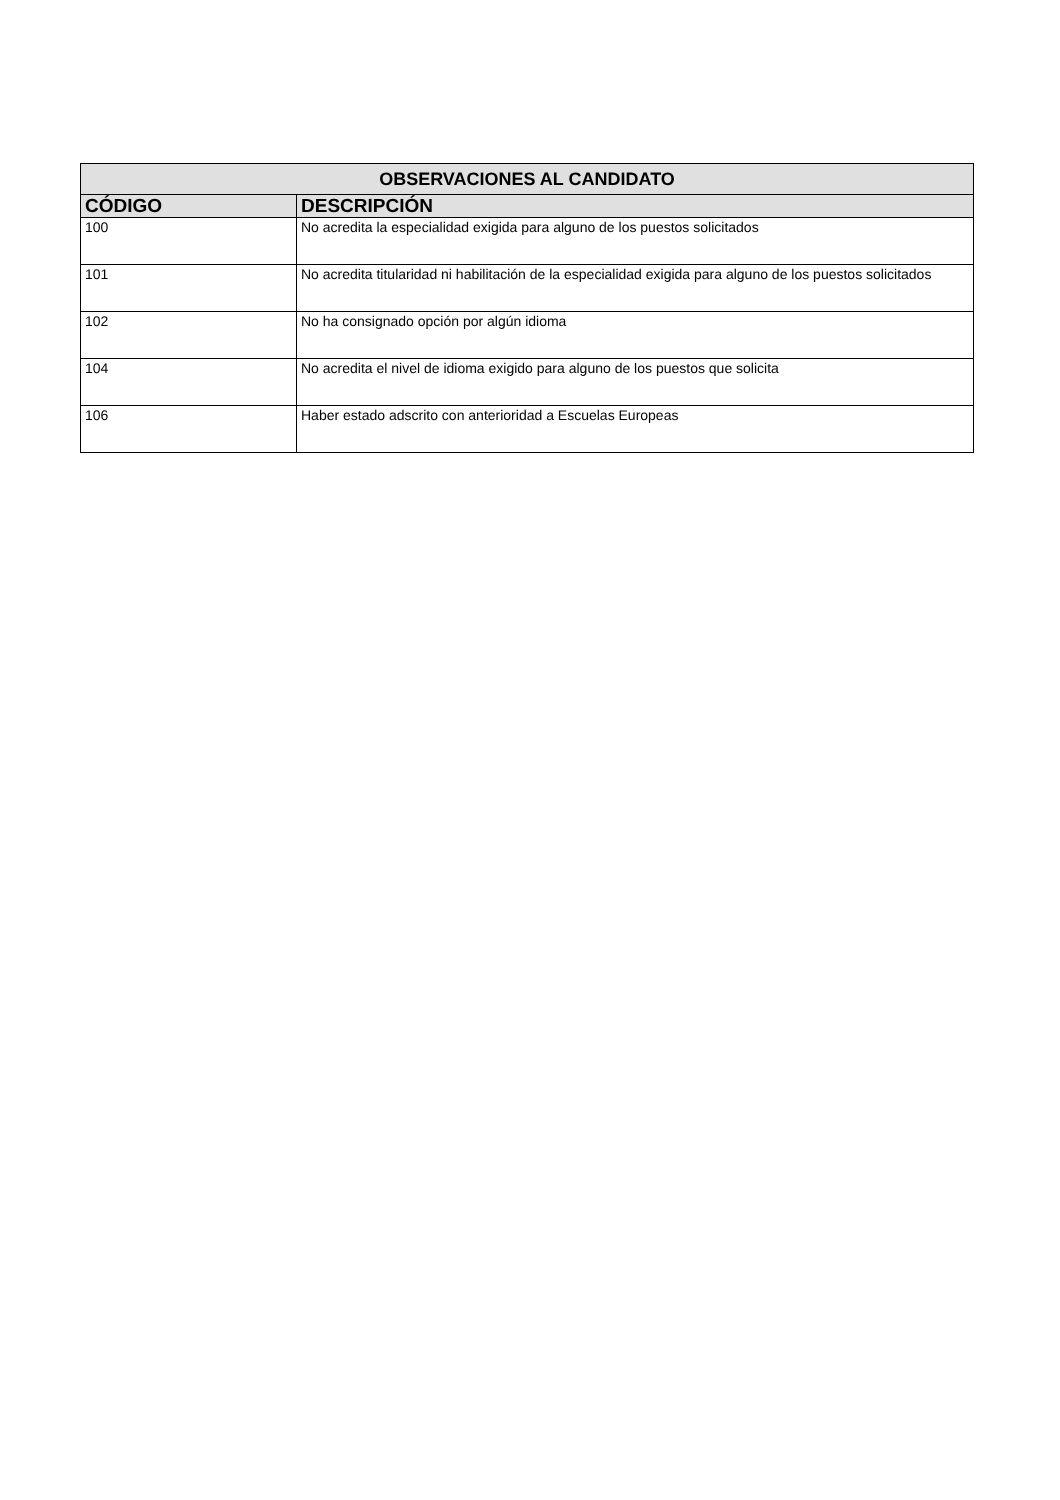| OBSERVACIONES AL CANDIDATO | |
| --- | --- |
| CÓDIGO | DESCRIPCIÓN |
| 100 | No acredita la especialidad exigida para alguno de los puestos solicitados |
| 101 | No acredita titularidad ni habilitación de la especialidad exigida para alguno de los puestos solicitados |
| 102 | No ha consignado opción por algún idioma |
| 104 | No acredita el nivel de idioma exigido para alguno de los puestos que solicita |
| 106 | Haber estado adscrito con anterioridad a Escuelas Europeas |